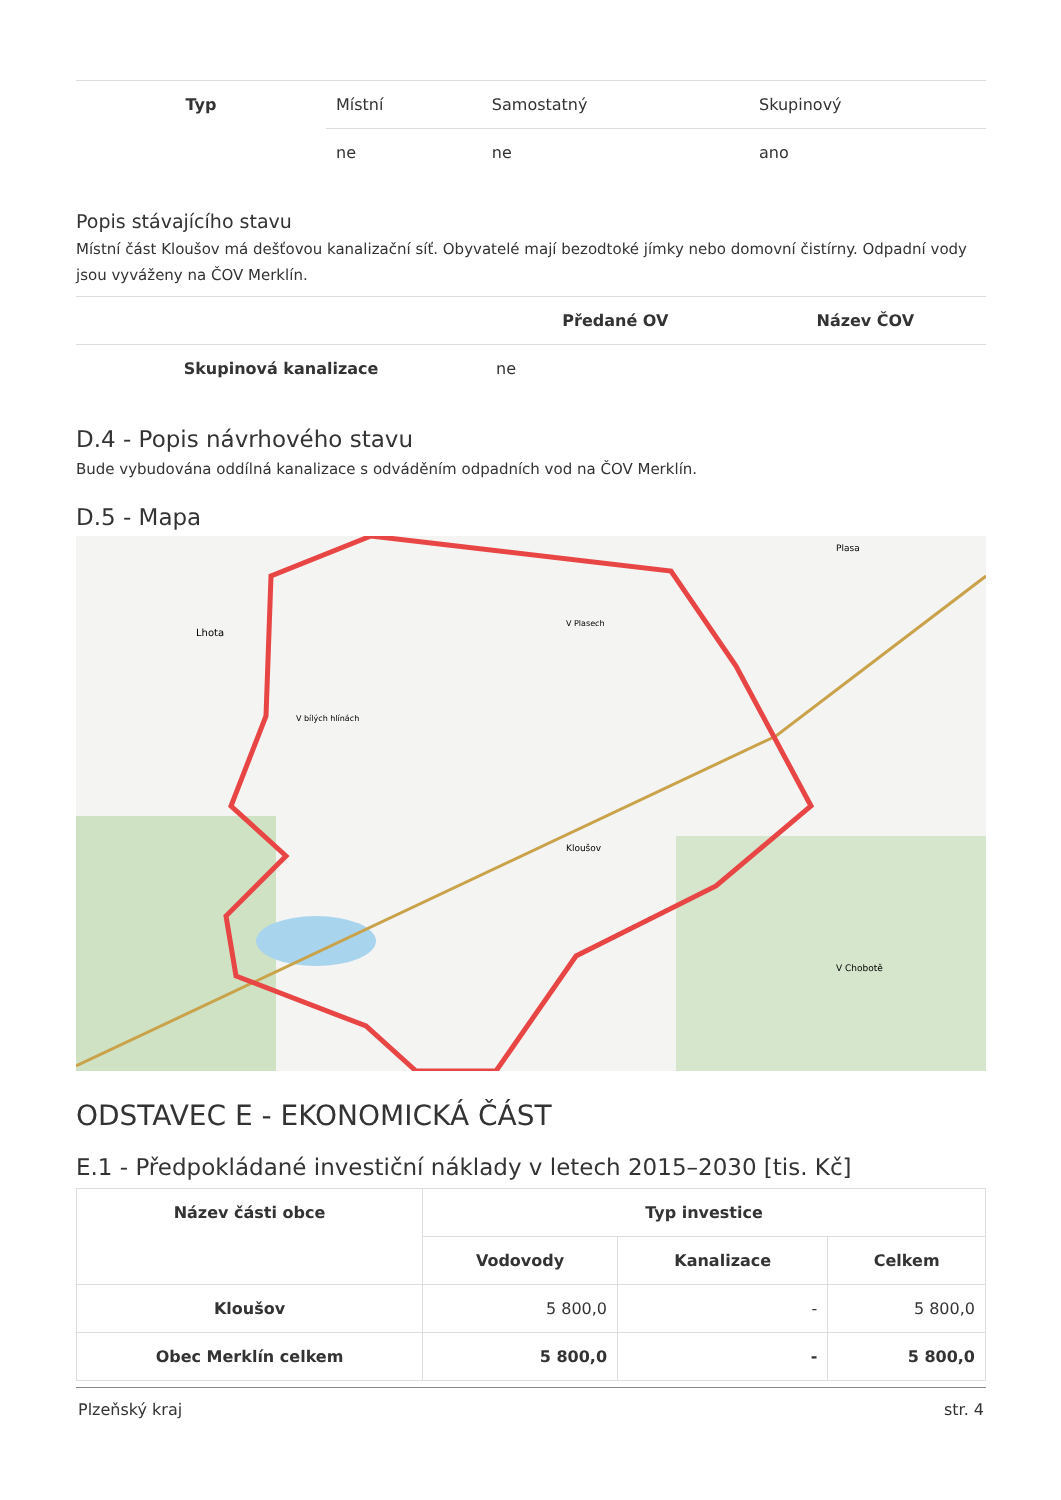| Typ | Místní | Samostatný | Skupinový |
| | ne | ne | ano |
Popis stávajícího stavu
Místní část Kloušov má dešťovou kanalizační síť. Obyvatelé mají bezodtoké jímky nebo domovní čistírny. Odpadní vody jsou vyváženy na ČOV Merklín.
| | | Předané OV | Název ČOV |
| Skupinová kanalizace | | ne | |
D.4 - Popis návrhového stavu
Bude vybudována oddílná kanalizace s odváděním odpadních vod na ČOV Merklín.
D.5 - Mapa
Lhota
V Plasech
Kloušov
Plasa
V bílých hlínách
V Chobotě
ODSTAVEC E - EKONOMICKÁ ČÁST
E.1 - Předpokládané investiční náklady v letech 2015–2030 [tis. Kč]
| Název části obce | Typ investice | | |
| --- | --- | --- | --- |
| | Vodovody | Kanalizace | Celkem |
| Kloušov | 5 800,0 | - | 5 800,0 |
| Obec Merklín celkem | 5 800,0 | - | 5 800,0 |
Plzeňský kraj str. 4